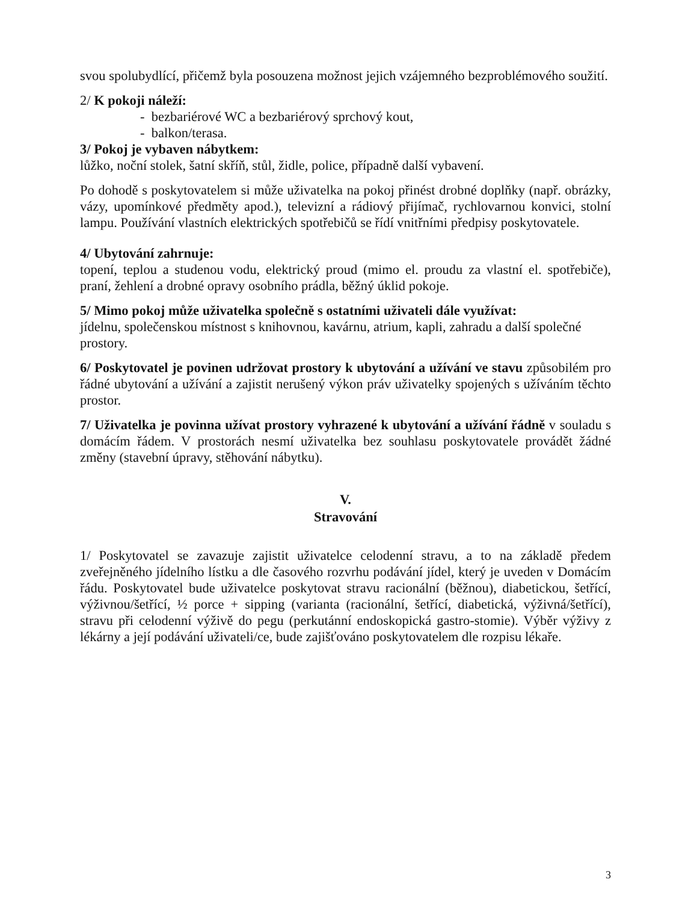svou spolubydlící, přičemž byla posouzena možnost jejich vzájemného bezproblémového soužití.
2/ K pokoji náleží:
- bezbariérové WC a bezbariérový sprchový kout,
- balkon/terasa.
3/ Pokoj je vybaven nábytkem:
lůžko, noční stolek, šatní skříň, stůl, židle, police, případně další vybavení.
Po dohodě s poskytovatelem si může uživatelka na pokoj přinést drobné doplňky (např. obrázky, vázy, upomínkové předměty apod.), televizní a rádiový přijímač, rychlovarnou konvici, stolní lampu. Používání vlastních elektrických spotřebičů se řídí vnitřními předpisy poskytovatele.
4/ Ubytování zahrnuje:
topení, teplou a studenou vodu, elektrický proud (mimo el. proudu za vlastní el. spotřebiče), praní, žehlení a drobné opravy osobního prádla, běžný úklid pokoje.
5/ Mimo pokoj může uživatelka společně s ostatními uživateli dále využívat:
jídelnu, společenskou místnost s knihovnou, kavárnu, atrium, kapli, zahradu a další společné prostory.
6/ Poskytovatel je povinen udržovat prostory k ubytování a užívání ve stavu způsobilém pro řádné ubytování a užívání a zajistit nerušený výkon práv uživatelky spojených s užíváním těchto prostor.
7/ Uživatelka je povinna užívat prostory vyhrazené k ubytování a užívání řádně v souladu s domácím řádem. V prostorách nesmí uživatelka bez souhlasu poskytovatele provádět žádné změny (stavební úpravy, stěhování nábytku).
V.
Stravování
1/ Poskytovatel se zavazuje zajistit uživatelce celodenní stravu, a to na základě předem zveřejněného jídelního lístku a dle časového rozvrhu podávání jídel, který je uveden v Domácím řádu. Poskytovatel bude uživatelce poskytovat stravu racionální (běžnou), diabetickou, šetřící, výživnou/šetřící, ½ porce + sipping (varianta (racionální, šetřící, diabetická, výživná/šetřící), stravu při celodenní výživě do pegu (perkutánní endoskopická gastro-stomie). Výběr výživy z lékárny a její podávání uživateli/ce, bude zajišťováno poskytovatelem dle rozpisu lékaře.
3